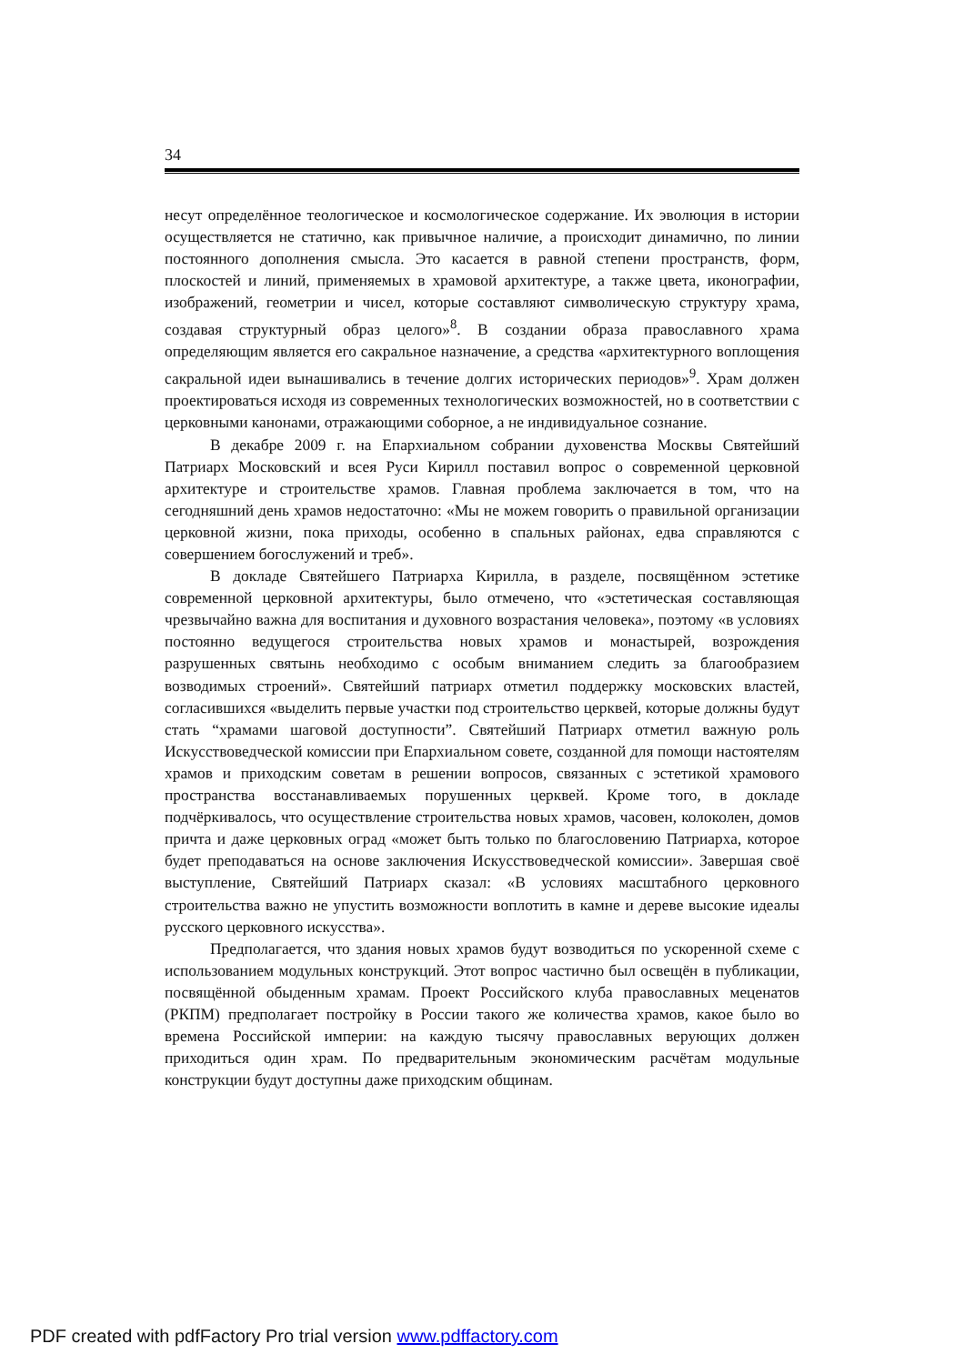34
несут определённое теологическое и космологическое содержание. Их эволюция в истории осуществляется не статично, как привычное наличие, а происходит динамично, по линии постоянного дополнения смысла. Это касается в равной степени пространств, форм, плоскостей и линий, применяемых в храмовой архитектуре, а также цвета, иконографии, изображений, геометрии и чисел, которые составляют символическую структуру храма, создавая структурный образ целого»<sup>8</sup>. В создании образа православного храма определяющим является его сакральное назначение, а средства «архитектурного воплощения сакральной идеи вынашивались в течение долгих исторических периодов»<sup>9</sup>. Храм должен проектироваться исходя из современных технологических возможностей, но в соответствии с церковными канонами, отражающими соборное, а не индивидуальное сознание.
В декабре 2009 г. на Епархиальном собрании духовенства Москвы Святейший Патриарх Московский и всея Руси Кирилл поставил вопрос о современной церковной архитектуре и строительстве храмов. Главная проблема заключается в том, что на сегодняшний день храмов недостаточно: «Мы не можем говорить о правильной организации церковной жизни, пока приходы, особенно в спальных районах, едва справляются с совершением богослужений и треб».
В докладе Святейшего Патриарха Кирилла, в разделе, посвящённом эстетике современной церковной архитектуры, было отмечено, что «эстетическая составляющая чрезвычайно важна для воспитания и духовного возрастания человека», поэтому «в условиях постоянно ведущегося строительства новых храмов и монастырей, возрождения разрушенных святынь необходимо с особым вниманием следить за благообразием возводимых строений». Святейший патриарх отметил поддержку московских властей, согласившихся «выделить первые участки под строительство церквей, которые должны будут стать “храмами шаговой доступности”. Святейший Патриарх отметил важную роль Искусствоведческой комиссии при Епархиальном совете, созданной для помощи настоятелям храмов и приходским советам в решении вопросов, связанных с эстетикой храмового пространства восстанавливаемых порушенных церквей. Кроме того, в докладе подчёркивалось, что осуществление строительства новых храмов, часовен, колоколен, домов причта и даже церковных оград «может быть только по благословению Патриарха, которое будет преподаваться на основе заключения Искусствоведческой комиссии». Завершая своё выступление, Святейший Патриарх сказал: «В условиях масштабного церковного строительства важно не упустить возможности воплотить в камне и дереве высокие идеалы русского церковного искусства».
Предполагается, что здания новых храмов будут возводиться по ускоренной схеме с использованием модульных конструкций. Этот вопрос частично был освещён в публикации, посвящённой обыденным храмам. Проект Российского клуба православных меценатов (РКПМ) предполагает постройку в России такого же количества храмов, какое было во времена Российской империи: на каждую тысячу православных верующих должен приходиться один храм. По предварительным экономическим расчётам модульные конструкции будут доступны даже приходским общинам.
PDF created with pdfFactory Pro trial version www.pdffactory.com